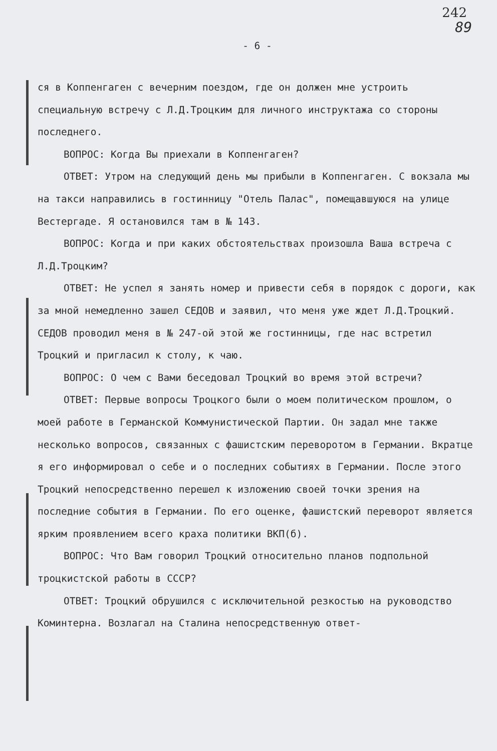242
89
- 6 -
ся в Коппенгаген с вечерним поездом, где он должен мне устроить специальную встречу с Л.Д.Троцким для личного инструктажа со стороны последнего.
ВОПРОС: Когда Вы приехали в Коппенгаген?
ОТВЕТ: Утром на следующий день мы прибыли в Коппенгаген. С вокзала мы на такси направились в гостинницу "Отель Палас", помещавшуюся на улице Вестергаде. Я остановился там в № 143.
ВОПРОС: Когда и при каких обстоятельствах произошла Ваша встреча с Л.Д.Троцким?
ОТВЕТ: Не успел я занять номер и привести себя в порядок с дороги, как за мной немедленно зашел СЕДОВ и заявил, что меня уже ждет Л.Д.Троцкий. СЕДОВ проводил меня в № 247-ой этой же гостинницы, где нас встретил Троцкий и пригласил к столу, к чаю.
ВОПРОС: О чем с Вами беседовал Троцкий во время этой встречи?
ОТВЕТ: Первые вопросы Троцкого были о моем политическом прошлом, о моей работе в Германской Коммунистической Партии. Он задал мне также несколько вопросов, связанных с фашистским переворотом в Германии. Вкратце я его информировал о себе и о последних событиях в Германии. После этого Троцкий непосредственно перешел к изложению своей точки зрения на последние события в Германии. По его оценке, фашистский переворот является ярким проявлением всего краха политики ВКП(б).
ВОПРОС: Что Вам говорил Троцкий относительно планов подпольной троцкистской работы в СССР?
ОТВЕТ: Троцкий обрушился с исключительной резкостью на руководство Коминтерна. Возлагал на Сталина непосредственную ответ-